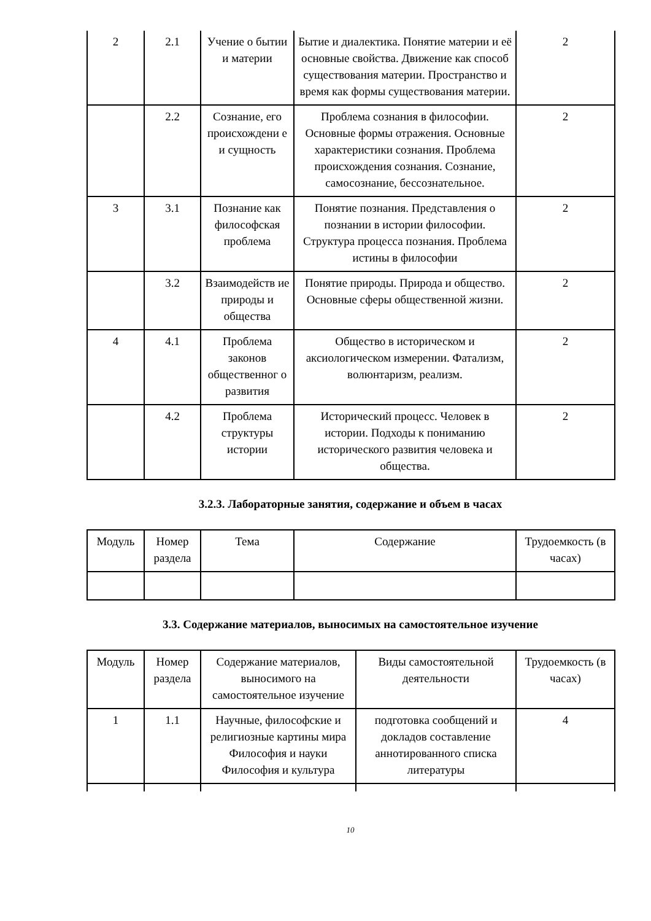| 2 | 2.1 | Учение о бытии и материи | Бытие и диалектика. Понятие материи и её основные свойства. Движение как способ существования материи. Пространство и время как формы существования материи. | 2 |
| | 2.2 | Сознание, его происхождени е и сущность | Проблема сознания в философии. Основные формы отражения. Основные характеристики сознания. Проблема происхождения сознания. Сознание, самосознание, бессознательное. | 2 |
| 3 | 3.1 | Познание как философская проблема | Понятие познания. Представления о познании в истории философии. Структура процесса познания. Проблема истины в философии | 2 |
| | 3.2 | Взаимодейств ие природы и общества | Понятие природы. Природа и общество. Основные сферы общественной жизни. | 2 |
| 4 | 4.1 | Проблема законов общественног о развития | Общество в историческом и аксиологическом измерении. Фатализм, волюнтаризм, реализм. | 2 |
| | 4.2 | Проблема структуры истории | Исторический процесс. Человек в истории. Подходы к пониманию исторического развития человека и общества. | 2 |
3.2.3. Лабораторные занятия, содержание и объем в часах
| Модуль | Номер раздела | Тема | Содержание | Трудоемкость (в часах) |
| --- | --- | --- | --- | --- |
3.3. Содержание материалов, выносимых на самостоятельное изучение
| Модуль | Номер раздела | Содержание материалов, выносимого на самостоятельное изучение | Виды самостоятельной деятельности | Трудоемкость (в часах) |
| --- | --- | --- | --- | --- |
| 1 | 1.1 | Научные, философские и религиозные картины мира Философия и науки Философия и культура | подготовка сообщений и докладов составление аннотированного списка литературы | 4 |
10